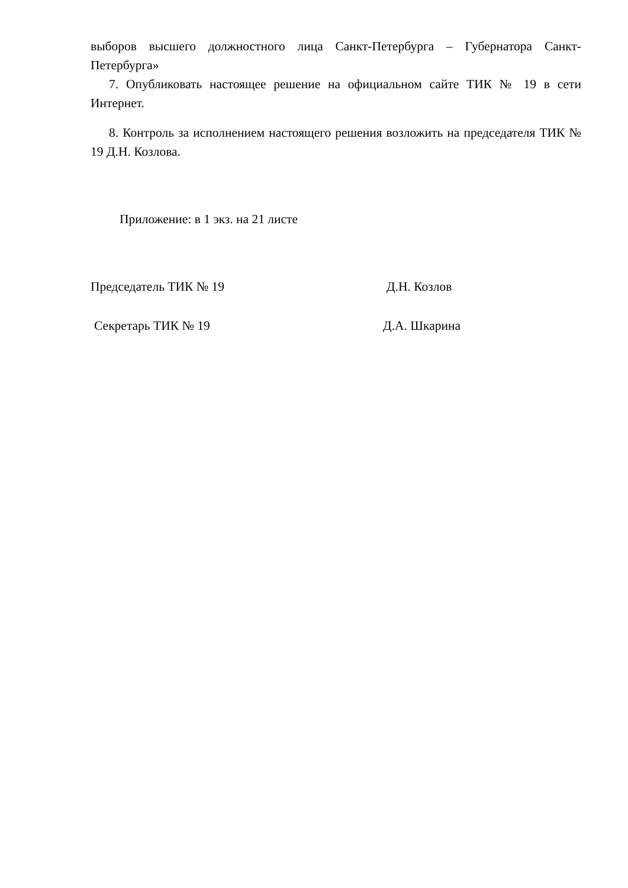выборов высшего должностного лица Санкт-Петербурга – Губернатора Санкт-Петербурга»
7. Опубликовать настоящее решение на официальном сайте ТИК № 19 в сети Интернет.
8. Контроль за исполнением настоящего решения возложить на председателя ТИК № 19 Д.Н. Козлова.
Приложение: в 1 экз. на 21 листе
Председатель ТИК № 19 Д.Н. Козлов
Секретарь ТИК № 19 Д.А. Шкарина